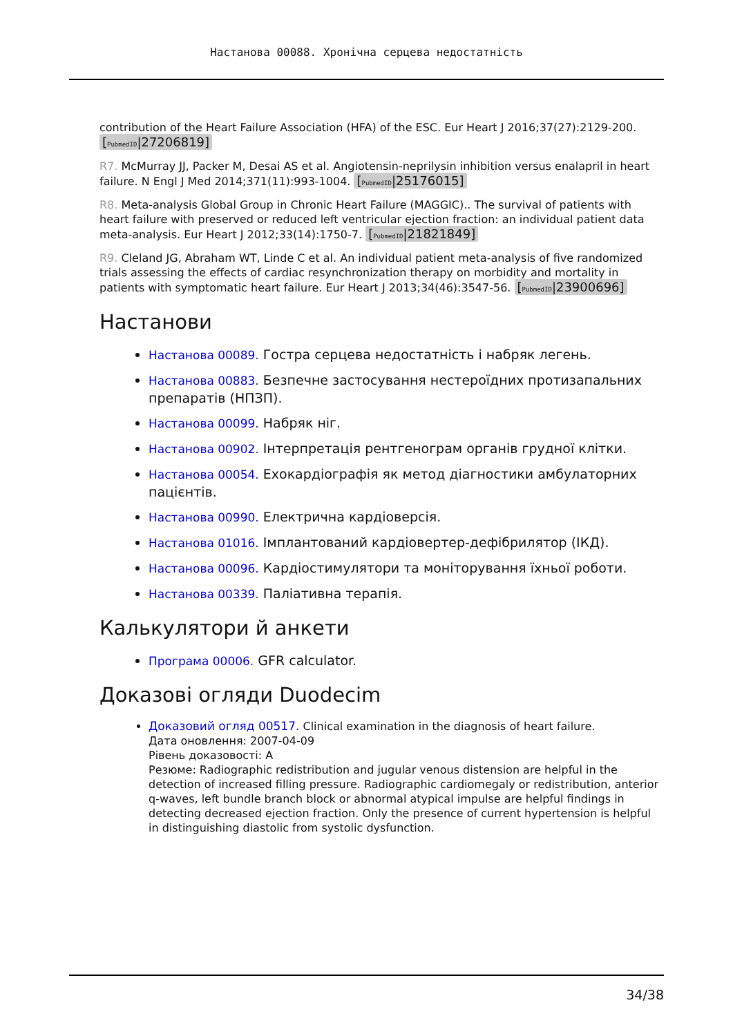Настанова 00088. Хронічна серцева недостатність
contribution of the Heart Failure Association (HFA) of the ESC. Eur Heart J 2016;37(27):2129-200. [PubmedID|27206819]
R7. McMurray JJ, Packer M, Desai AS et al. Angiotensin-neprilysin inhibition versus enalapril in heart failure. N Engl J Med 2014;371(11):993-1004. [PubmedID|25176015]
R8. Meta-analysis Global Group in Chronic Heart Failure (MAGGIC).. The survival of patients with heart failure with preserved or reduced left ventricular ejection fraction: an individual patient data meta-analysis. Eur Heart J 2012;33(14):1750-7. [PubmedID|21821849]
R9. Cleland JG, Abraham WT, Linde C et al. An individual patient meta-analysis of five randomized trials assessing the effects of cardiac resynchronization therapy on morbidity and mortality in patients with symptomatic heart failure. Eur Heart J 2013;34(46):3547-56. [PubmedID|23900696]
Настанови
Настанова 00089. Гостра серцева недостатність і набряк легень.
Настанова 00883. Безпечне застосування нестероїдних протизапальних препаратів (НПЗП).
Настанова 00099. Набряк ніг.
Настанова 00902. Інтерпретація рентгенограм органів грудної клітки.
Настанова 00054. Ехокардіографія як метод діагностики амбулаторних пацієнтів.
Настанова 00990. Електрична кардіоверсія.
Настанова 01016. Імплантований кардіовертер-дефібрилятор (ІКД).
Настанова 00096. Кардіостимулятори та моніторування їхньої роботи.
Настанова 00339. Паліативна терапія.
Калькулятори й анкети
Програма 00006. GFR calculator.
Доказові огляди Duodecim
Доказовий огляд 00517. Clinical examination in the diagnosis of heart failure.
Дата оновлення: 2007-04-09
Рівень доказовості: A
Резюме: Radiographic redistribution and jugular venous distension are helpful in the detection of increased filling pressure. Radiographic cardiomegaly or redistribution, anterior q-waves, left bundle branch block or abnormal atypical impulse are helpful findings in detecting decreased ejection fraction. Only the presence of current hypertension is helpful in distinguishing diastolic from systolic dysfunction.
34/38